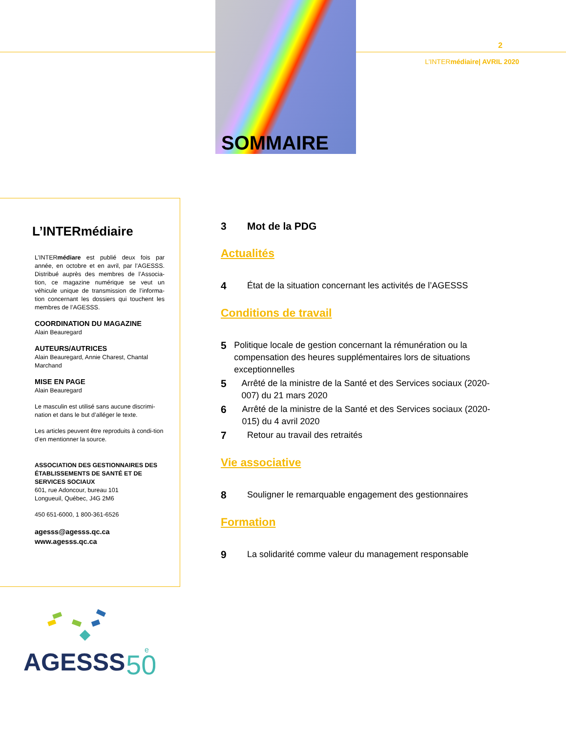SOMMAIRE
2
L’INTERmédiaire| AVRIL 2020
L’INTERmédiaire
L’INTERmédiare est publié deux fois par année, en octobre et en avril, par l’AGESSS. Distribué auprès des membres de l’Associa-tion, ce magazine numérique se veut un véhicule unique de transmission de l’informa-tion concernant les dossiers qui touchent les membres de l’AGESSS.
COORDINATION DU MAGAZINE
Alain Beauregard
AUTEURS/AUTRICES
Alain Beauregard, Annie Charest, Chantal Marchand
MISE EN PAGE
Alain Beauregard
Le masculin est utilisé sans aucune discrimi-nation et dans le but d’alléger le texte.
Les articles peuvent être reproduits à condi-tion d’en mentionner la source.
ASSOCIATION DES GESTIONNAIRES DES ÉTABLISSEMENTS DE SANTÉ ET DE SERVICES SOCIAUX
601, rue Adoncour, bureau 101
Longueuil, Québec, J4G 2M6
450 651-6000, 1 800-361-6526
agesss@agesss.qc.ca
www.agesss.qc.ca
3 Mot de la PDG
Actualités
4 État de la situation concernant les activités de l’AGESSS
Conditions de travail
5 Politique locale de gestion concernant la rémunération ou la compensation des heures supplémentaires lors de situations exceptionnelles
5 Arrêté de la ministre de la Santé et des Services sociaux (2020-007) du 21 mars 2020
6 Arrêté de la ministre de la Santé et des Services sociaux (2020-015) du 4 avril 2020
7 Retour au travail des retraités
Vie associative
8 Souligner le remarquable engagement des gestionnaires
Formation
9 La solidarité comme valeur du management responsable
AGESSS
50
e